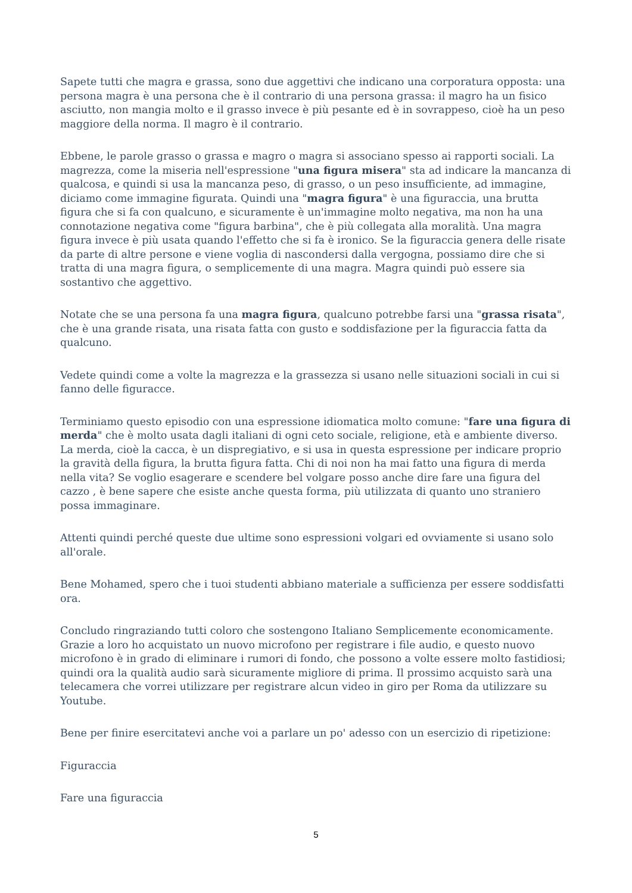Sapete tutti che magra e grassa, sono due aggettivi che indicano una corporatura opposta: una persona magra è una persona che è il contrario di una persona grassa: il magro ha un fisico asciutto, non mangia molto e il grasso invece è più pesante ed è in sovrappeso, cioè ha un peso maggiore della norma. Il magro è il contrario.
Ebbene, le parole grasso o grassa e magro o magra si associano spesso ai rapporti sociali. La magrezza, come la miseria nell'espressione "una figura misera" sta ad indicare la mancanza di qualcosa, e quindi si usa la mancanza peso, di grasso, o un peso insufficiente, ad immagine, diciamo come immagine figurata. Quindi una "magra figura" è una figuraccia, una brutta figura che si fa con qualcuno, e sicuramente è un'immagine molto negativa, ma non ha una connotazione negativa come "figura barbina", che è più collegata alla moralità. Una magra figura invece è più usata quando l'effetto che si fa è ironico. Se la figuraccia genera delle risate da parte di altre persone e viene voglia di nascondersi dalla vergogna, possiamo dire che si tratta di una magra figura, o semplicemente di una magra. Magra quindi può essere sia sostantivo che aggettivo.
Notate che se una persona fa una magra figura, qualcuno potrebbe farsi una "grassa risata", che è una grande risata, una risata fatta con gusto e soddisfazione per la figuraccia fatta da qualcuno.
Vedete quindi come a volte la magrezza e la grassezza si usano nelle situazioni sociali in cui si fanno delle figuracce.
Terminiamo questo episodio con una espressione idiomatica molto comune: "fare una figura di merda" che è molto usata dagli italiani di ogni ceto sociale, religione, età e ambiente diverso. La merda, cioè la cacca, è un dispregiativo, e si usa in questa espressione per indicare proprio la gravità della figura, la brutta figura fatta. Chi di noi non ha mai fatto una figura di merda nella vita? Se voglio esagerare e scendere bel volgare posso anche dire fare una figura del cazzo , è bene sapere che esiste anche questa forma, più utilizzata di quanto uno straniero possa immaginare.
Attenti quindi perché queste due ultime sono espressioni volgari ed ovviamente si usano solo all'orale.
Bene Mohamed, spero che i tuoi studenti abbiano materiale a sufficienza per essere soddisfatti ora.
Concludo ringraziando tutti coloro che sostengono Italiano Semplicemente economicamente. Grazie a loro ho acquistato un nuovo microfono per registrare i file audio, e questo nuovo microfono è in grado di eliminare i rumori di fondo, che possono a volte essere molto fastidiosi; quindi ora la qualità audio sarà sicuramente migliore di prima. Il prossimo acquisto sarà una telecamera che vorrei utilizzare per registrare alcun video in giro per Roma da utilizzare su Youtube.
Bene per finire esercitatevi anche voi a parlare un po' adesso con un esercizio di ripetizione:
Figuraccia
Fare una figuraccia
5